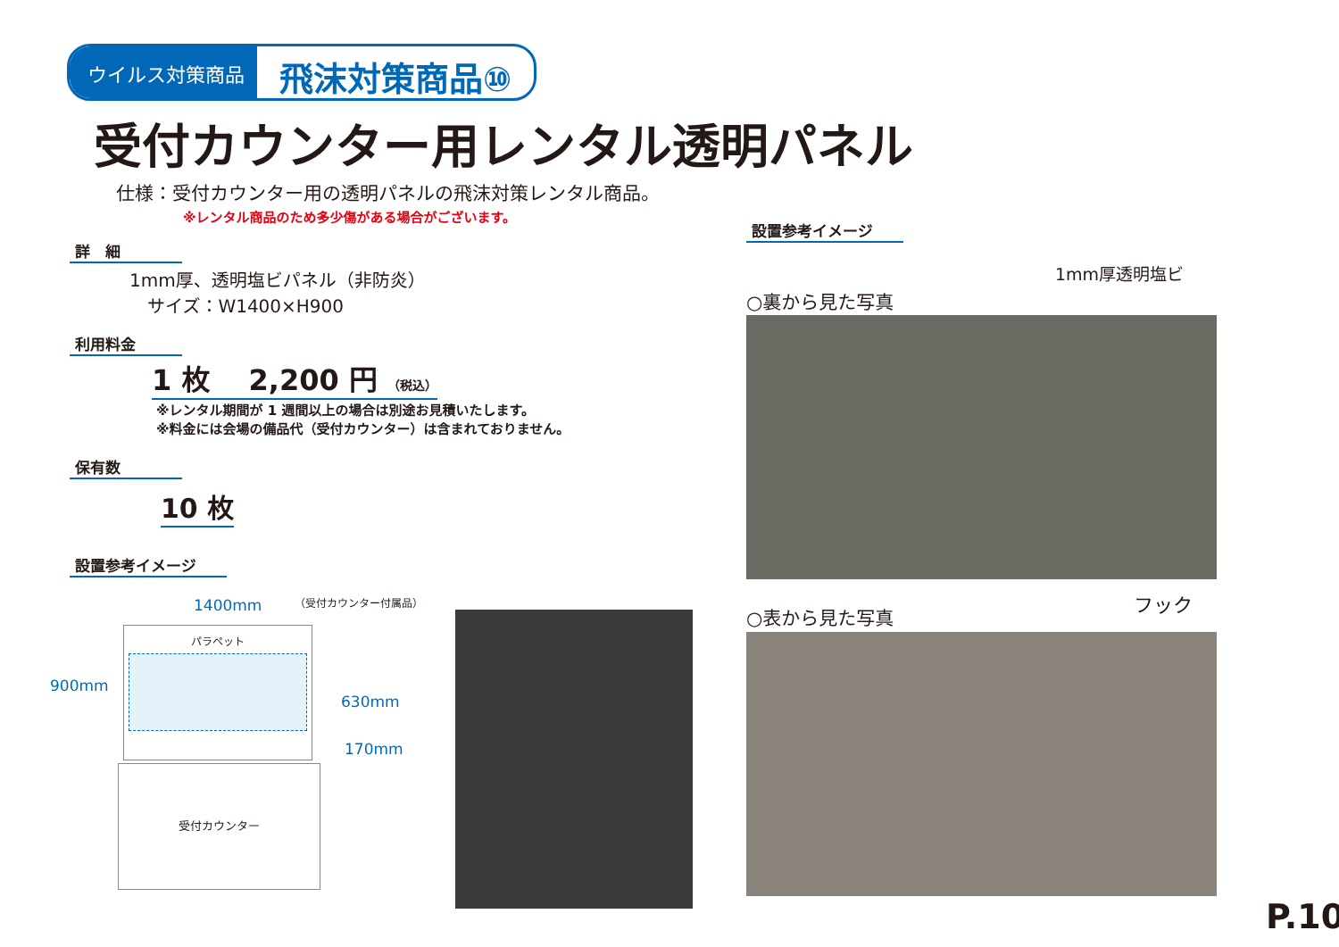ウイルス対策商品
飛沫対策商品⑩
受付カウンター用レンタル透明パネル
仕様：受付カウンター用の透明パネルの飛沫対策レンタル商品。
※レンタル商品のため多少傷がある場合がございます。
詳　細
1mm厚、透明塩ビパネル（非防炎）
　サイズ：W1400×H900
利用料金
1 枚　 2,200 円 （税込）
※レンタル期間が 1 週間以上の場合は別途お見積いたします。
※料金には会場の備品代（受付カウンター）は含まれておりません。
保有数
10 枚
設置参考イメージ
1400mm （受付カウンター付属品）
パラペット
900mm
630mm
170mm
受付カウンター
設置参考イメージ
1mm厚透明塩ビ
○裏から見た写真
フック
○表から見た写真
P.10